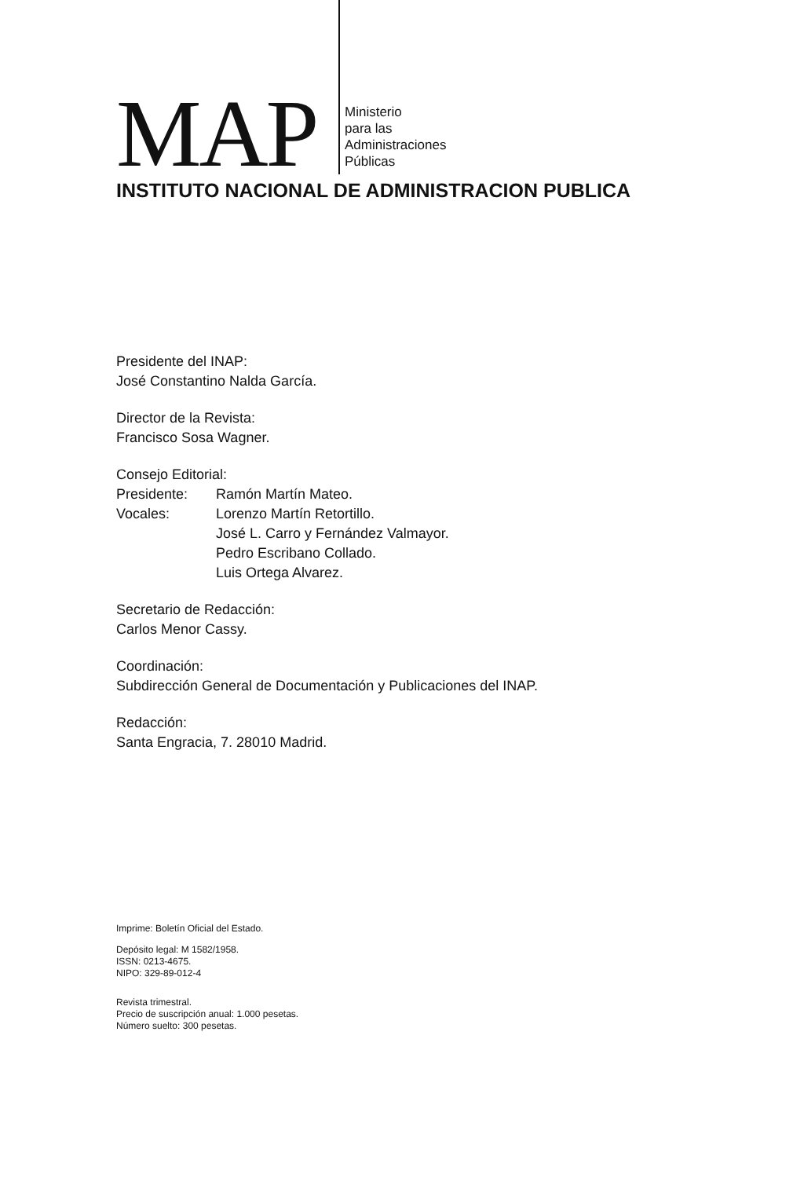MAP
Ministerio
para las
Administraciones
Públicas
INSTITUTO NACIONAL DE ADMINISTRACION PUBLICA
Presidente del INAP:
José Constantino Nalda García.
Director de la Revista:
Francisco Sosa Wagner.
Consejo Editorial:
Presidente: Ramón Martín Mateo.
Vocales: Lorenzo Martín Retortillo.
José L. Carro y Fernández Valmayor.
Pedro Escribano Collado.
Luis Ortega Alvarez.
Secretario de Redacción:
Carlos Menor Cassy.
Coordinación:
Subdirección General de Documentación y Publicaciones del INAP.
Redacción:
Santa Engracia, 7. 28010 Madrid.
Imprime: Boletín Oficial del Estado.
Depósito legal: M 1582/1958.
ISSN: 0213-4675.
NIPO: 329-89-012-4
Revista trimestral.
Precio de suscripción anual: 1.000 pesetas.
Número suelto: 300 pesetas.